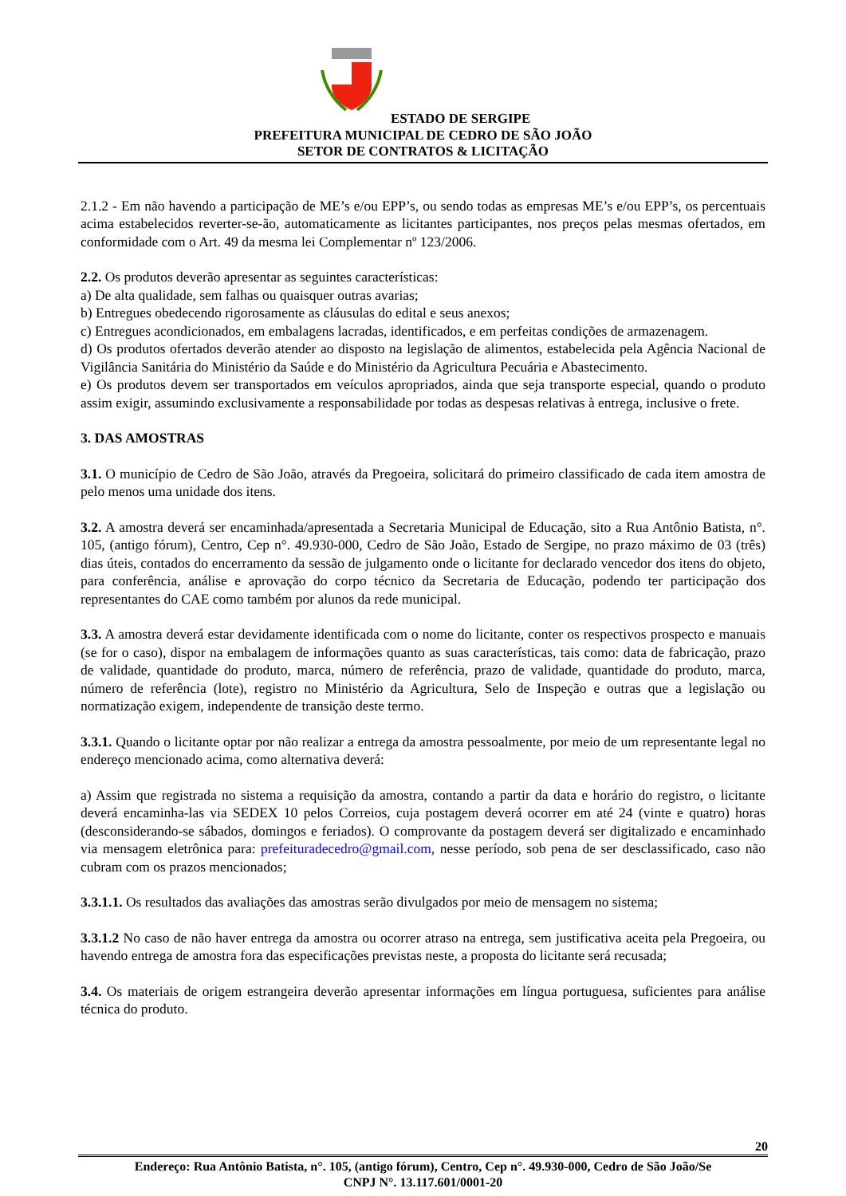ESTADO DE SERGIPE
PREFEITURA MUNICIPAL DE CEDRO DE SÃO JOÃO
SETOR DE CONTRATOS & LICITAÇÃO
2.1.2 - Em não havendo a participação de ME’s e/ou EPP’s, ou sendo todas as empresas ME’s e/ou EPP’s, os percentuais acima estabelecidos reverter-se-ão, automaticamente as licitantes participantes, nos preços pelas mesmas ofertados, em conformidade com o Art. 49 da mesma lei Complementar nº 123/2006.
2.2. Os produtos deverão apresentar as seguintes características:
a) De alta qualidade, sem falhas ou quaisquer outras avarias;
b) Entregues obedecendo rigorosamente as cláusulas do edital e seus anexos;
c) Entregues acondicionados, em embalagens lacradas, identificados, e em perfeitas condições de armazenagem.
d) Os produtos ofertados deverão atender ao disposto na legislação de alimentos, estabelecida pela Agência Nacional de Vigilância Sanitária do Ministério da Saúde e do Ministério da Agricultura Pecuária e Abastecimento.
e) Os produtos devem ser transportados em veículos apropriados, ainda que seja transporte especial, quando o produto assim exigir, assumindo exclusivamente a responsabilidade por todas as despesas relativas à entrega, inclusive o frete.
3. DAS AMOSTRAS
3.1. O município de Cedro de São João, através da Pregoeira, solicitará do primeiro classificado de cada item amostra de pelo menos uma unidade dos itens.
3.2. A amostra deverá ser encaminhada/apresentada a Secretaria Municipal de Educação, sito a Rua Antônio Batista, n°. 105, (antigo fórum), Centro, Cep n°. 49.930-000, Cedro de São João, Estado de Sergipe, no prazo máximo de 03 (três) dias úteis, contados do encerramento da sessão de julgamento onde o licitante for declarado vencedor dos itens do objeto, para conferência, análise e aprovação do corpo técnico da Secretaria de Educação, podendo ter participação dos representantes do CAE como também por alunos da rede municipal.
3.3. A amostra deverá estar devidamente identificada com o nome do licitante, conter os respectivos prospecto e manuais (se for o caso), dispor na embalagem de informações quanto as suas características, tais como: data de fabricação, prazo de validade, quantidade do produto, marca, número de referência, prazo de validade, quantidade do produto, marca, número de referência (lote), registro no Ministério da Agricultura, Selo de Inspeção e outras que a legislação ou normatização exigem, independente de transição deste termo.
3.3.1. Quando o licitante optar por não realizar a entrega da amostra pessoalmente, por meio de um representante legal no endereço mencionado acima, como alternativa deverá:
a) Assim que registrada no sistema a requisição da amostra, contando a partir da data e horário do registro, o licitante deverá encaminha-las via SEDEX 10 pelos Correios, cuja postagem deverá ocorrer em até 24 (vinte e quatro) horas (desconsiderando-se sábados, domingos e feriados). O comprovante da postagem deverá ser digitalizado e encaminhado via mensagem eletrônica para: prefeituradecedro@gmail.com, nesse período, sob pena de ser desclassificado, caso não cubram com os prazos mencionados;
3.3.1.1. Os resultados das avaliações das amostras serão divulgados por meio de mensagem no sistema;
3.3.1.2 No caso de não haver entrega da amostra ou ocorrer atraso na entrega, sem justificativa aceita pela Pregoeira, ou havendo entrega de amostra fora das especificações previstas neste, a proposta do licitante será recusada;
3.4. Os materiais de origem estrangeira deverão apresentar informações em língua portuguesa, suficientes para análise técnica do produto.
20
Endereço: Rua Antônio Batista, n°. 105, (antigo fórum), Centro, Cep n°. 49.930-000, Cedro de São João/Se
CNPJ N°. 13.117.601/0001-20